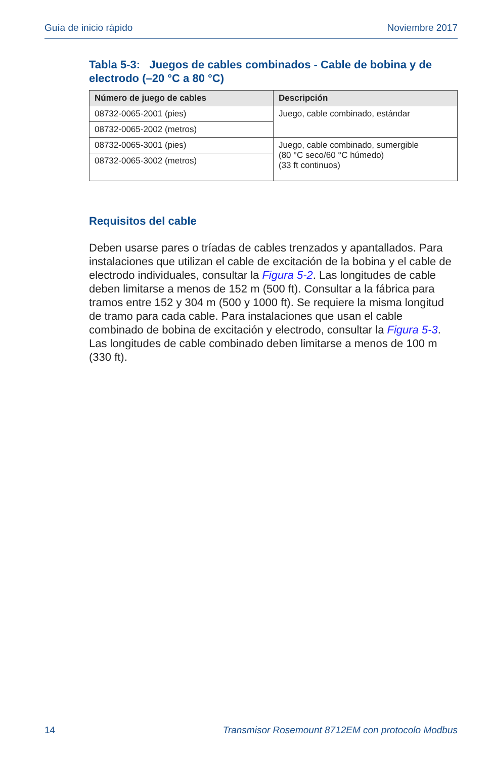Guía de inicio rápido Noviembre 2017
Tabla 5-3: Juegos de cables combinados - Cable de bobina y de electrodo (–20 °C a 80 °C)
| Número de juego de cables | Descripción |
| --- | --- |
| 08732-0065-2001 (pies) | Juego, cable combinado, estándar |
| 08732-0065-2002 (metros) | |
| 08732-0065-3001 (pies) | Juego, cable combinado, sumergible (80 °C seco/60 °C húmedo) (33 ft continuos) |
| 08732-0065-3002 (metros) | |
Requisitos del cable
Deben usarse pares o tríadas de cables trenzados y apantallados. Para instalaciones que utilizan el cable de excitación de la bobina y el cable de electrodo individuales, consultar la Figura 5-2. Las longitudes de cable deben limitarse a menos de 152 m (500 ft). Consultar a la fábrica para tramos entre 152 y 304 m (500 y 1000 ft). Se requiere la misma longitud de tramo para cada cable. Para instalaciones que usan el cable combinado de bobina de excitación y electrodo, consultar la Figura 5-3. Las longitudes de cable combinado deben limitarse a menos de 100 m (330 ft).
14 Transmisor Rosemount 8712EM con protocolo Modbus